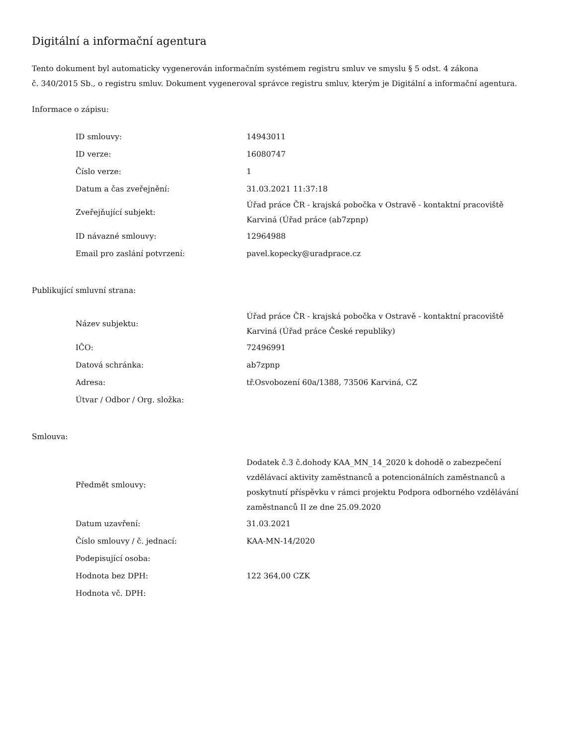Digitální a informační agentura
Tento dokument byl automaticky vygenerován informačním systémem registru smluv ve smyslu § 5 odst. 4 zákona
č. 340/2015 Sb., o registru smluv. Dokument vygeneroval správce registru smluv, kterým je Digitální a informační agentura.
Informace o zápisu:
| ID smlouvy: | 14943011 |
| ID verze: | 16080747 |
| Číslo verze: | 1 |
| Datum a čas zveřejnění: | 31.03.2021 11:37:18 |
| Zveřejňující subjekt: | Úřad práce ČR - krajská pobočka v Ostravě - kontaktní pracoviště Karviná (Úřad práce (ab7zpnp) |
| ID návazné smlouvy: | 12964988 |
| Email pro zaslání potvrzení: | pavel.kopecky@uradprace.cz |
Publikující smluvní strana:
| Název subjektu: | Úřad práce ČR - krajská pobočka v Ostravě - kontaktní pracoviště Karviná (Úřad práce České republiky) |
| IČO: | 72496991 |
| Datová schránka: | ab7zpnp |
| Adresa: | tř.Osvobození 60a/1388, 73506 Karviná, CZ |
| Útvar / Odbor / Org. složka: | |
Smlouva:
| Předmět smlouvy: | Dodatek č.3 č.dohody KAA_MN_14_2020 k dohodě o zabezpečení vzdělávací aktivity zaměstnanců a potencionálních zaměstnanců a poskytnutí příspěvku v rámci projektu Podpora odborného vzdělávání zaměstnanců II ze dne 25.09.2020 |
| Datum uzavření: | 31.03.2021 |
| Číslo smlouvy / č. jednací: | KAA-MN-14/2020 |
| Podepisující osoba: | |
| Hodnota bez DPH: | 122 364,00 CZK |
| Hodnota vč. DPH: | |